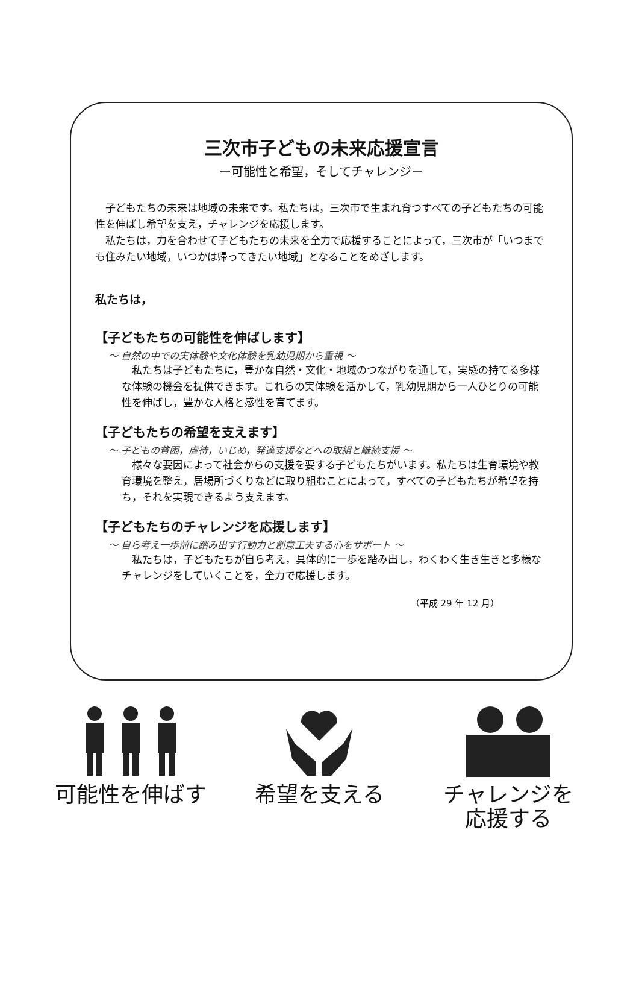三次市子どもの未来応援宣言
ー可能性と希望，そしてチャレンジー
子どもたちの未来は地域の未来です。私たちは，三次市で生まれ育つすべての子どもたちの可能性を伸ばし希望を支え，チャレンジを応援します。
私たちは，力を合わせて子どもたちの未来を全力で応援することによって，三次市が「いつまでも住みたい地域，いつかは帰ってきたい地域」となることをめざします。
私たちは，
【子どもたちの可能性を伸ばします】
～ 自然の中での実体験や文化体験を乳幼児期から重視 ～
私たちは子どもたちに，豊かな自然・文化・地域のつながりを通して，実感の持てる多様な体験の機会を提供できます。これらの実体験を活かして，乳幼児期から一人ひとりの可能性を伸ばし，豊かな人格と感性を育てます。
【子どもたちの希望を支えます】
～ 子どもの貧困，虐待，いじめ，発達支援などへの取組と継続支援 ～
様々な要因によって社会からの支援を要する子どもたちがいます。私たちは生育環境や教育環境を整え，居場所づくりなどに取り組むことによって，すべての子どもたちが希望を持ち，それを実現できるよう支えます。
【子どもたちのチャレンジを応援します】
～ 自ら考え一歩前に踏み出す行動力と創意工夫する心をサポート ～
私たちは，子どもたちが自ら考え，具体的に一歩を踏み出し，わくわく生き生きと多様なチャレンジをしていくことを，全力で応援します。
（平成 29 年 12 月）
可能性を伸ばす 希望を支える チャレンジを
応援する